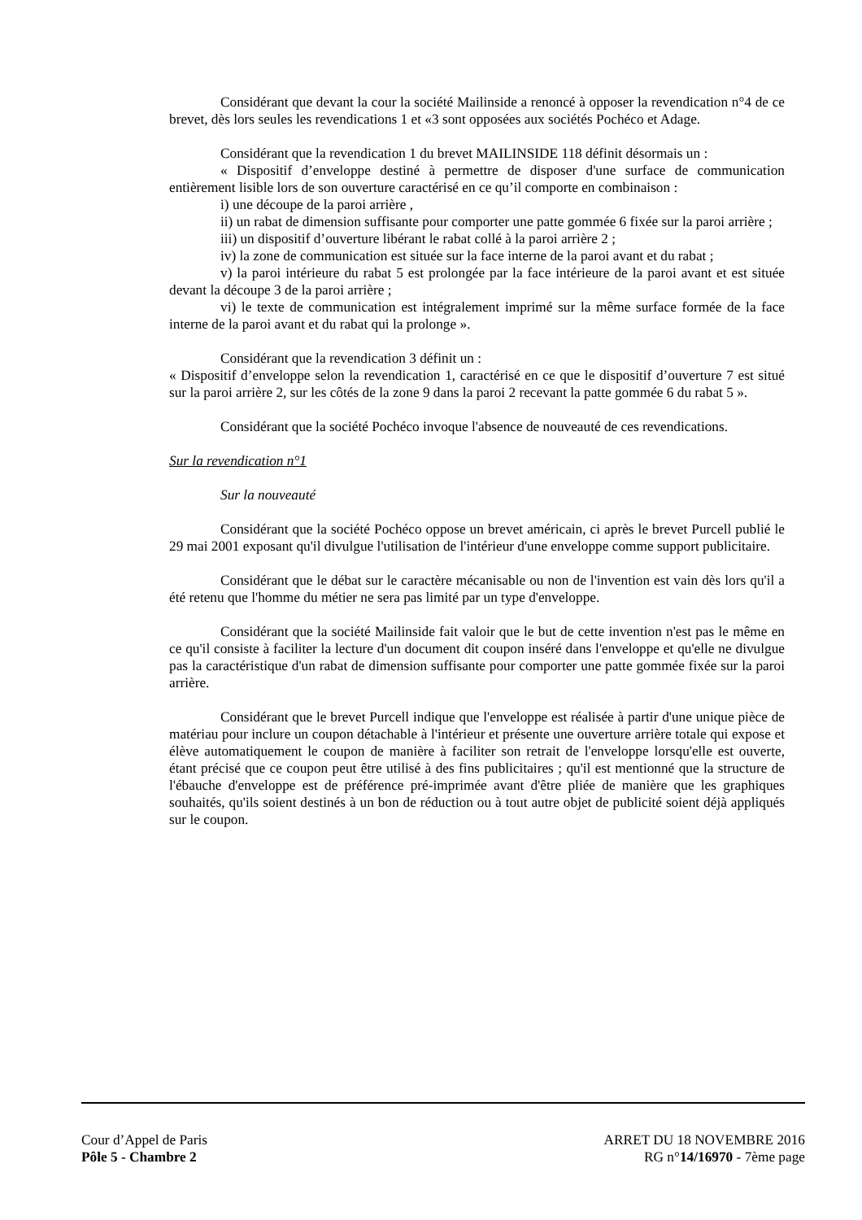Considérant que devant la cour la société Mailinside a renoncé à opposer la revendication n°4 de ce brevet, dès lors seules les revendications 1 et «3 sont opposées aux sociétés Pochéco et Adage.
Considérant que la revendication 1 du brevet MAILINSIDE 118 définit désormais un :
« Dispositif d’enveloppe destiné à permettre de disposer d'une surface de communication entièrement lisible lors de son ouverture caractérisé en ce qu’il comporte en combinaison :
i) une découpe de la paroi arrière ,
ii) un rabat de dimension suffisante pour comporter une patte gommée 6 fixée sur la paroi arrière ;
iii) un dispositif d’ouverture libérant le rabat collé à la paroi arrière 2 ;
iv) la zone de communication est située sur la face interne de la paroi avant et du rabat ;
v) la paroi intérieure du rabat 5 est prolongée par la face intérieure de la paroi avant et est située devant la découpe 3 de la paroi arrière ;
vi) le texte de communication est intégralement imprimé sur la même surface formée de la face interne de la paroi avant et du rabat qui la prolonge ».
Considérant que la revendication 3 définit un :
« Dispositif d’enveloppe selon la revendication 1, caractérisé en ce que le dispositif d’ouverture 7 est situé sur la paroi arrière 2, sur les côtés de la zone 9 dans la paroi 2 recevant la patte gommée 6 du rabat 5 ».
Considérant que la société Pochéco invoque l'absence de nouveauté de ces revendications.
Sur la revendication n°1
Sur la nouveauté
Considérant que la société Pochéco oppose un brevet américain, ci après le brevet Purcell publié le 29 mai 2001 exposant qu'il divulgue l'utilisation de l'intérieur d'une enveloppe comme support publicitaire.
Considérant que le débat sur le caractère mécanisable ou non de l'invention est vain dès lors qu'il a été retenu que l'homme du métier ne sera pas limité par un type d'enveloppe.
Considérant que la société Mailinside fait valoir que le but de cette invention n'est pas le même en ce qu'il consiste à faciliter la lecture d'un document dit coupon inséré dans l'enveloppe et qu'elle ne divulgue pas la caractéristique d'un rabat de dimension suffisante pour comporter une patte gommée fixée sur la paroi arrière.
Considérant que le brevet Purcell indique que l'enveloppe est réalisée à partir d'une unique pièce de matériau pour inclure un coupon détachable à l'intérieur et présente une ouverture arrière totale qui expose et élève automatiquement le coupon de manière à faciliter son retrait de l'enveloppe lorsqu'elle est ouverte, étant précisé que ce coupon peut être utilisé à des fins publicitaires ; qu'il est mentionné que la structure de l'ébauche d'enveloppe est de préférence pré-imprimée avant d'être pliée de manière que les graphiques souhaités, qu'ils soient destinés à un bon de réduction ou à tout autre objet de publicité soient déjà appliqués sur le coupon.
Cour d’Appel de Paris
Pôle 5 - Chambre 2
ARRET DU 18 NOVEMBRE 2016
RG n°14/16970 - 7ème page